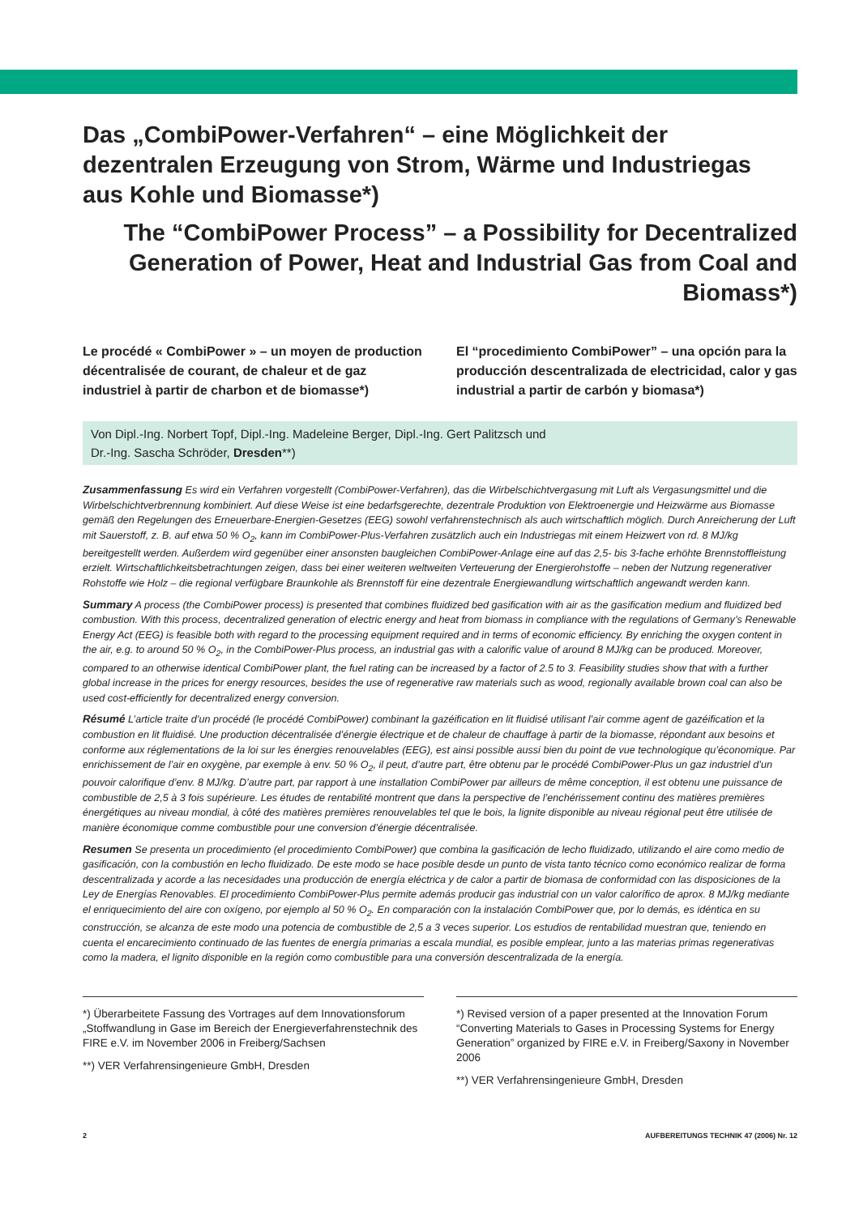Das „CombiPower-Verfahren“ – eine Möglichkeit der dezentralen Erzeugung von Strom, Wärme und Industriegas aus Kohle und Biomasse*)
The “CombiPower Process” – a Possibility for Decentralized Generation of Power, Heat and Industrial Gas from Coal and Biomass*)
Le procédé « CombiPower » – un moyen de production décentralisée de courant, de chaleur et de gaz industriel à partir de charbon et de biomasse*)
El “procedimiento CombiPower” – una opción para la producción descentralizada de electricidad, calor y gas industrial a partir de carbón y biomasa*)
Von Dipl.-Ing. Norbert Topf, Dipl.-Ing. Madeleine Berger, Dipl.-Ing. Gert Palitzsch und
Dr.-Ing. Sascha Schröder, Dresden**)
Zusammenfassung Es wird ein Verfahren vorgestellt (CombiPower-Verfahren), das die Wirbelschichtvergasung mit Luft als Vergasungsmittel und die Wirbelschichtverbrennung kombiniert. Auf diese Weise ist eine bedarfsgerechte, dezentrale Produktion von Elektroenergie und Heizwärme aus Biomasse gemäß den Regelungen des Erneuerbare-Energien-Gesetzes (EEG) sowohl verfahrenstechnisch als auch wirtschaftlich möglich. Durch Anreicherung der Luft mit Sauerstoff, z. B. auf etwa 50 % O<sub>2</sub>, kann im CombiPower-Plus-Verfahren zusätzlich auch ein Industriegas mit einem Heizwert von rd. 8 MJ/kg bereitgestellt werden. Außerdem wird gegenüber einer ansonsten baugleichen CombiPower-Anlage eine auf das 2,5- bis 3-fache erhöhte Brennstoffleistung erzielt. Wirtschaftlichkeitsbetrachtungen zeigen, dass bei einer weiteren weltweiten Verteuerung der Energierohstoffe – neben der Nutzung regenerativer Rohstoffe wie Holz – die regional verfügbare Braunkohle als Brennstoff für eine dezentrale Energiewandlung wirtschaftlich angewandt werden kann.
Summary A process (the CombiPower process) is presented that combines fluidized bed gasification with air as the gasification medium and fluidized bed combustion. With this process, decentralized generation of electric energy and heat from biomass in compliance with the regulations of Germany’s Renewable Energy Act (EEG) is feasible both with regard to the processing equipment required and in terms of economic efficiency. By enriching the oxygen content in the air, e.g. to around 50 % O<sub>2</sub>, in the CombiPower-Plus process, an industrial gas with a calorific value of around 8 MJ/kg can be produced. Moreover, compared to an otherwise identical CombiPower plant, the fuel rating can be increased by a factor of 2.5 to 3. Feasibility studies show that with a further global increase in the prices for energy resources, besides the use of regenerative raw materials such as wood, regionally available brown coal can also be used cost-efficiently for decentralized energy conversion.
Résumé L’article traite d’un procédé (le procédé CombiPower) combinant la gazéification en lit fluidisé utilisant l’air comme agent de gazéification et la combustion en lit fluidisé. Une production décentralisée d’énergie électrique et de chaleur de chauffage à partir de la biomasse, répondant aux besoins et conforme aux réglementations de la loi sur les énergies renouvelables (EEG), est ainsi possible aussi bien du point de vue technologique qu’économique. Par enrichissement de l’air en oxygène, par exemple à env. 50 % O<sub>2</sub>, il peut, d’autre part, être obtenu par le procédé CombiPower-Plus un gaz industriel d’un pouvoir calorifique d’env. 8 MJ/kg. D’autre part, par rapport à une installation CombiPower par ailleurs de même conception, il est obtenu une puissance de combustible de 2,5 à 3 fois supérieure. Les études de rentabilité montrent que dans la perspective de l’enchérissement continu des matières premières énergétiques au niveau mondial, à côté des matières premières renouvelables tel que le bois, la lignite disponible au niveau régional peut être utilisée de manière économique comme combustible pour une conversion d’énergie décentralisée.
Resumen Se presenta un procedimiento (el procedimiento CombiPower) que combina la gasificación de lecho fluidizado, utilizando el aire como medio de gasificación, con la combustión en lecho fluidizado. De este modo se hace posible desde un punto de vista tanto técnico como económico realizar de forma descentralizada y acorde a las necesidades una producción de energía eléctrica y de calor a partir de biomasa de conformidad con las disposiciones de la Ley de Energías Renovables. El procedimiento CombiPower-Plus permite además producir gas industrial con un valor calorífico de aprox. 8 MJ/kg mediante el enriquecimiento del aire con oxígeno, por ejemplo al 50 % O<sub>2</sub>. En comparación con la instalación CombiPower que, por lo demás, es idéntica en su construcción, se alcanza de este modo una potencia de combustible de 2,5 a 3 veces superior. Los estudios de rentabilidad muestran que, teniendo en cuenta el encarecimiento continuado de las fuentes de energía primarias a escala mundial, es posible emplear, junto a las materias primas regenerativas como la madera, el lignito disponible en la región como combustible para una conversión descentralizada de la energía.
*) Überarbeitete Fassung des Vortrages auf dem Innovationsforum „Stoffwandlung in Gase im Bereich der Energieverfahrenstechnik des FIRE e.V. im November 2006 in Freiberg/Sachsen
**) VER Verfahrensingenieure GmbH, Dresden
*) Revised version of a paper presented at the Innovation Forum “Converting Materials to Gases in Processing Systems for Energy Generation” organized by FIRE e.V. in Freiberg/Saxony in November 2006
**) VER Verfahrensingenieure GmbH, Dresden
2 AUFBEREITUNGS TECHNIK 47 (2006) Nr. 12